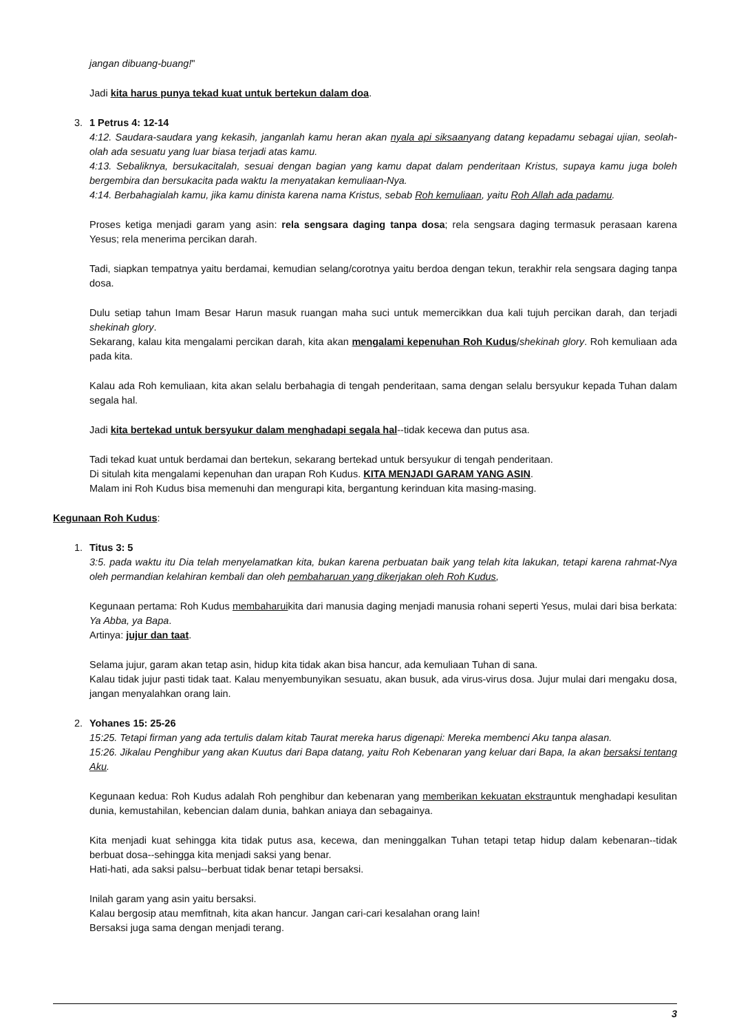jangan dibuang-buang!"
Jadi kita harus punya tekad kuat untuk bertekun dalam doa.
3. 1 Petrus 4: 12-14
4:12. Saudara-saudara yang kekasih, janganlah kamu heran akan nyala api siksaanyang datang kepadamu sebagai ujian, seolah-olah ada sesuatu yang luar biasa terjadi atas kamu.
4:13. Sebaliknya, bersukacitalah, sesuai dengan bagian yang kamu dapat dalam penderitaan Kristus, supaya kamu juga boleh bergembira dan bersukacita pada waktu Ia menyatakan kemuliaan-Nya.
4:14. Berbahagialah kamu, jika kamu dinista karena nama Kristus, sebab Roh kemuliaan, yaitu Roh Allah ada padamu.
Proses ketiga menjadi garam yang asin: rela sengsara daging tanpa dosa; rela sengsara daging termasuk perasaan karena Yesus; rela menerima percikan darah.
Tadi, siapkan tempatnya yaitu berdamai, kemudian selang/corotnya yaitu berdoa dengan tekun, terakhir rela sengsara daging tanpa dosa.
Dulu setiap tahun Imam Besar Harun masuk ruangan maha suci untuk memercikkan dua kali tujuh percikan darah, dan terjadi shekinah glory.
Sekarang, kalau kita mengalami percikan darah, kita akan mengalami kepenuhan Roh Kudus/shekinah glory. Roh kemuliaan ada pada kita.
Kalau ada Roh kemuliaan, kita akan selalu berbahagia di tengah penderitaan, sama dengan selalu bersyukur kepada Tuhan dalam segala hal.
Jadi kita bertekad untuk bersyukur dalam menghadapi segala hal--tidak kecewa dan putus asa.
Tadi tekad kuat untuk berdamai dan bertekun, sekarang bertekad untuk bersyukur di tengah penderitaan.
Di situlah kita mengalami kepenuhan dan urapan Roh Kudus. KITA MENJADI GARAM YANG ASIN.
Malam ini Roh Kudus bisa memenuhi dan mengurapi kita, bergantung kerinduan kita masing-masing.
Kegunaan Roh Kudus:
1. Titus 3: 5
3:5. pada waktu itu Dia telah menyelamatkan kita, bukan karena perbuatan baik yang telah kita lakukan, tetapi karena rahmat-Nya oleh permandian kelahiran kembali dan oleh pembaharuan yang dikerjakan oleh Roh Kudus,
Kegunaan pertama: Roh Kudus membaharuikita dari manusia daging menjadi manusia rohani seperti Yesus, mulai dari bisa berkata: Ya Abba, ya Bapa.
Artinya: jujur dan taat.
Selama jujur, garam akan tetap asin, hidup kita tidak akan bisa hancur, ada kemuliaan Tuhan di sana.
Kalau tidak jujur pasti tidak taat. Kalau menyembunyikan sesuatu, akan busuk, ada virus-virus dosa. Jujur mulai dari mengaku dosa, jangan menyalahkan orang lain.
2. Yohanes 15: 25-26
15:25. Tetapi firman yang ada tertulis dalam kitab Taurat mereka harus digenapi: Mereka membenci Aku tanpa alasan.
15:26. Jikalau Penghibur yang akan Kuutus dari Bapa datang, yaitu Roh Kebenaran yang keluar dari Bapa, Ia akan bersaksi tentang Aku.
Kegunaan kedua: Roh Kudus adalah Roh penghibur dan kebenaran yang memberikan kekuatan ekstrauntuk menghadapi kesulitan dunia, kemustahilan, kebencian dalam dunia, bahkan aniaya dan sebagainya.
Kita menjadi kuat sehingga kita tidak putus asa, kecewa, dan meninggalkan Tuhan tetapi tetap hidup dalam kebenaran--tidak berbuat dosa--sehingga kita menjadi saksi yang benar.
Hati-hati, ada saksi palsu--berbuat tidak benar tetapi bersaksi.
Inilah garam yang asin yaitu bersaksi.
Kalau bergosip atau memfitnah, kita akan hancur. Jangan cari-cari kesalahan orang lain!
Bersaksi juga sama dengan menjadi terang.
3